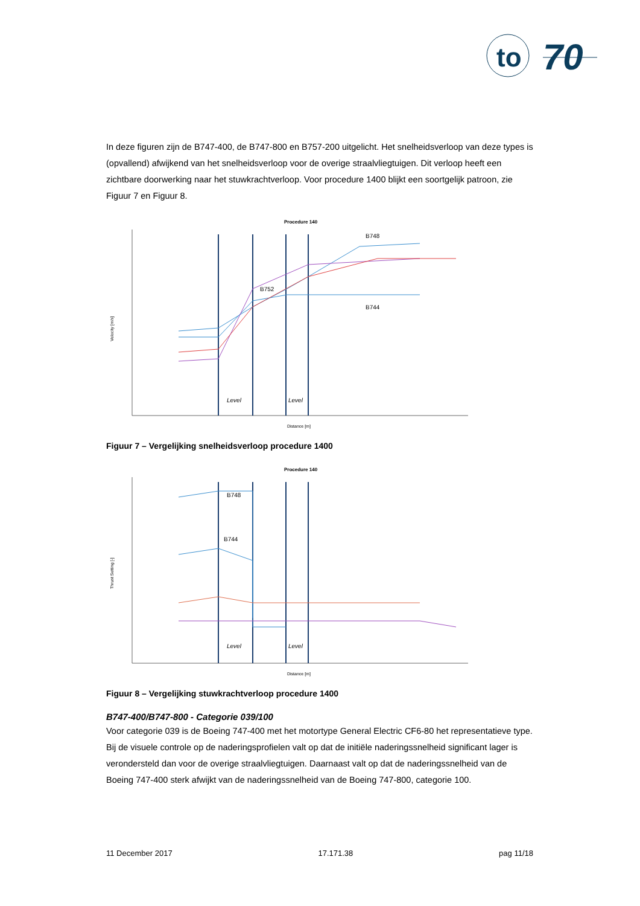to
70
In deze figuren zijn de B747-400, de B747-800 en B757-200 uitgelicht. Het snelheidsverloop van deze types is (opvallend) afwijkend van het snelheidsverloop voor de overige straalvliegtuigen. Dit verloop heeft een zichtbare doorwerking naar het stuwkrachtverloop. Voor procedure 1400 blijkt een soortgelijk patroon, zie Figuur 7 en Figuur 8.
Procedure 140
Velocity [m/s]
Distance [m]
Level
Level
B748
B752
B744
Figuur 7 – Vergelijking snelheidsverloop procedure 1400
Procedure 140
Thrust Setting [-]
Distance [m]
Level
Level
B748
B744
Figuur 8 – Vergelijking stuwkrachtverloop procedure 1400
B747-400/B747-800 - Categorie 039/100
Voor categorie 039 is de Boeing 747-400 met het motortype General Electric CF6-80 het representatieve type. Bij de visuele controle op de naderingsprofielen valt op dat de initiële naderingssnelheid significant lager is verondersteld dan voor de overige straalvliegtuigen. Daarnaast valt op dat de naderingssnelheid van de Boeing 747-400 sterk afwijkt van de naderingssnelheid van de Boeing 747-800, categorie 100.
11 December 2017 17.171.38 pag 11/18